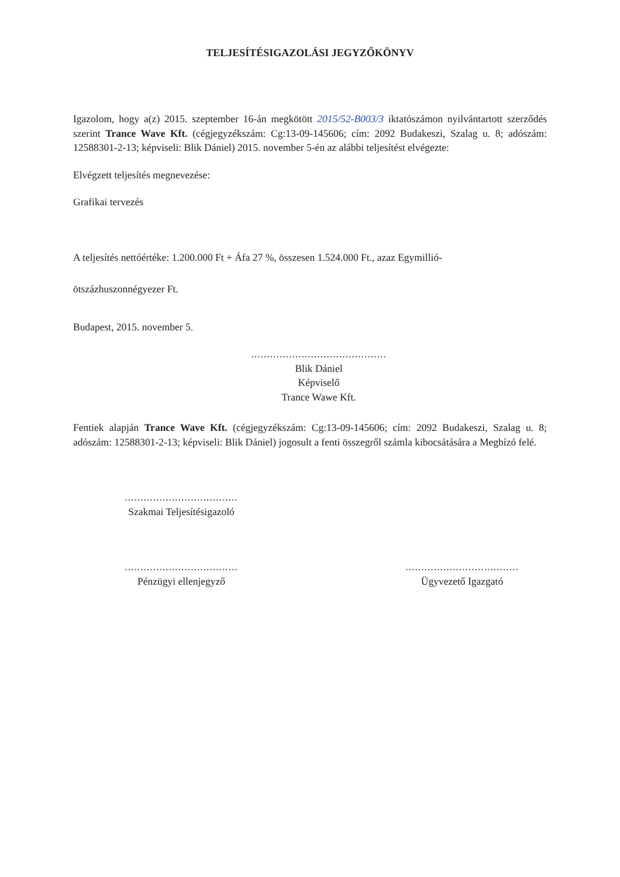TELJESÍTÉSIGAZOLÁSI JEGYZŐKÖNYV
Igazolom, hogy a(z) 2015. szeptember 16-án megkötött 2015/52-B003/3 iktatószámon nyilvántartott szerződés szerint Trance Wave Kft. (cégjegyzékszám: Cg:13-09-145606; cím: 2092 Budakeszi, Szalag u. 8; adószám: 12588301-2-13; képviseli: Blik Dániel) 2015. november 5-én az alábbi teljesítést elvégezte:
Elvégzett teljesítés megnevezése:
Grafikai tervezés
A teljesítés nettóértéke: 1.200.000 Ft + Áfa 27 %, összesen 1.524.000 Ft., azaz Egymillió-
ötszázhuszonnégyezer Ft.
Budapest, 2015. november 5.
...........................................
Blik Dániel
Képviselő
Trance Wawe Kft.
Fentiek alapján Trance Wave Kft. (cégjegyzékszám: Cg:13-09-145606; cím: 2092 Budakeszi, Szalag u. 8; adószám: 12588301-2-13; képviseli: Blik Dániel) jogosult a fenti összegről számla kibocsátására a Megbízó felé.
....................................
Szakmai Teljesítésigazoló
....................................
Pénzügyi ellenjegyző
....................................
Ügyvezető Igazgató